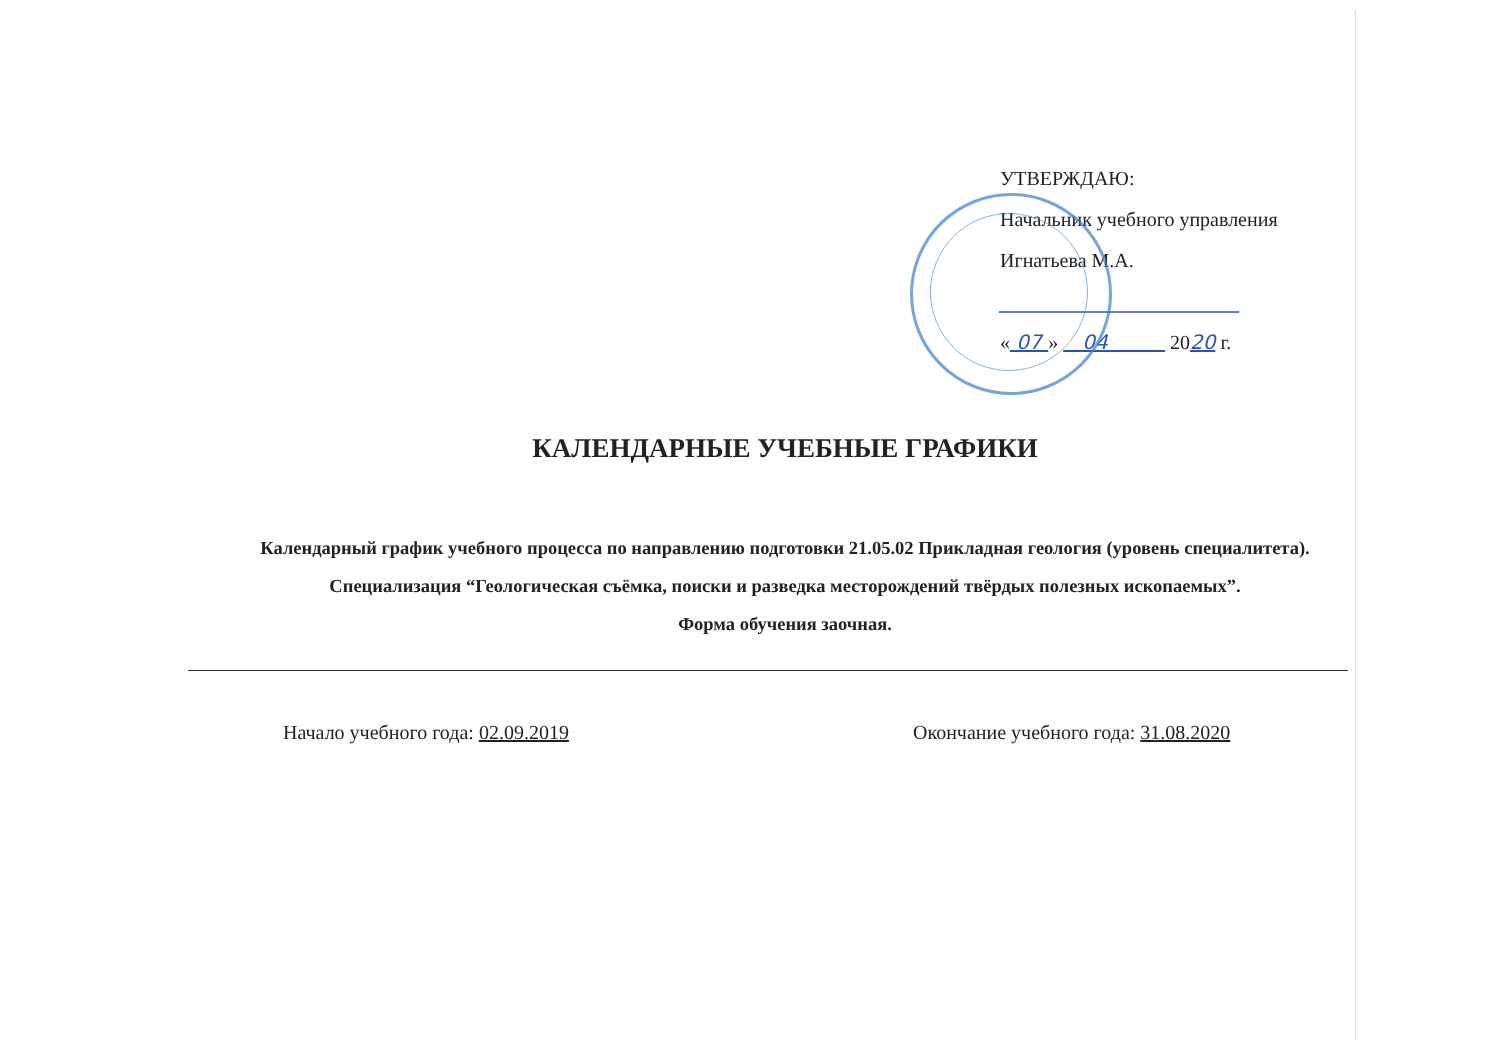УТВЕРЖДАЮ:
Начальник учебного управления
Игнатьева М.А.
________________________
« 07 » 04 2020 г.
КАЛЕНДАРНЫЕ УЧЕБНЫЕ ГРАФИКИ
Календарный график учебного процесса по направлению подготовки 21.05.02 Прикладная геология (уровень специалитета).
Специализация “Геологическая съёмка, поиски и разведка месторождений твёрдых полезных ископаемых”.
Форма обучения заочная.
Начало учебного года: 02.09.2019 Окончание учебного года: 31.08.2020